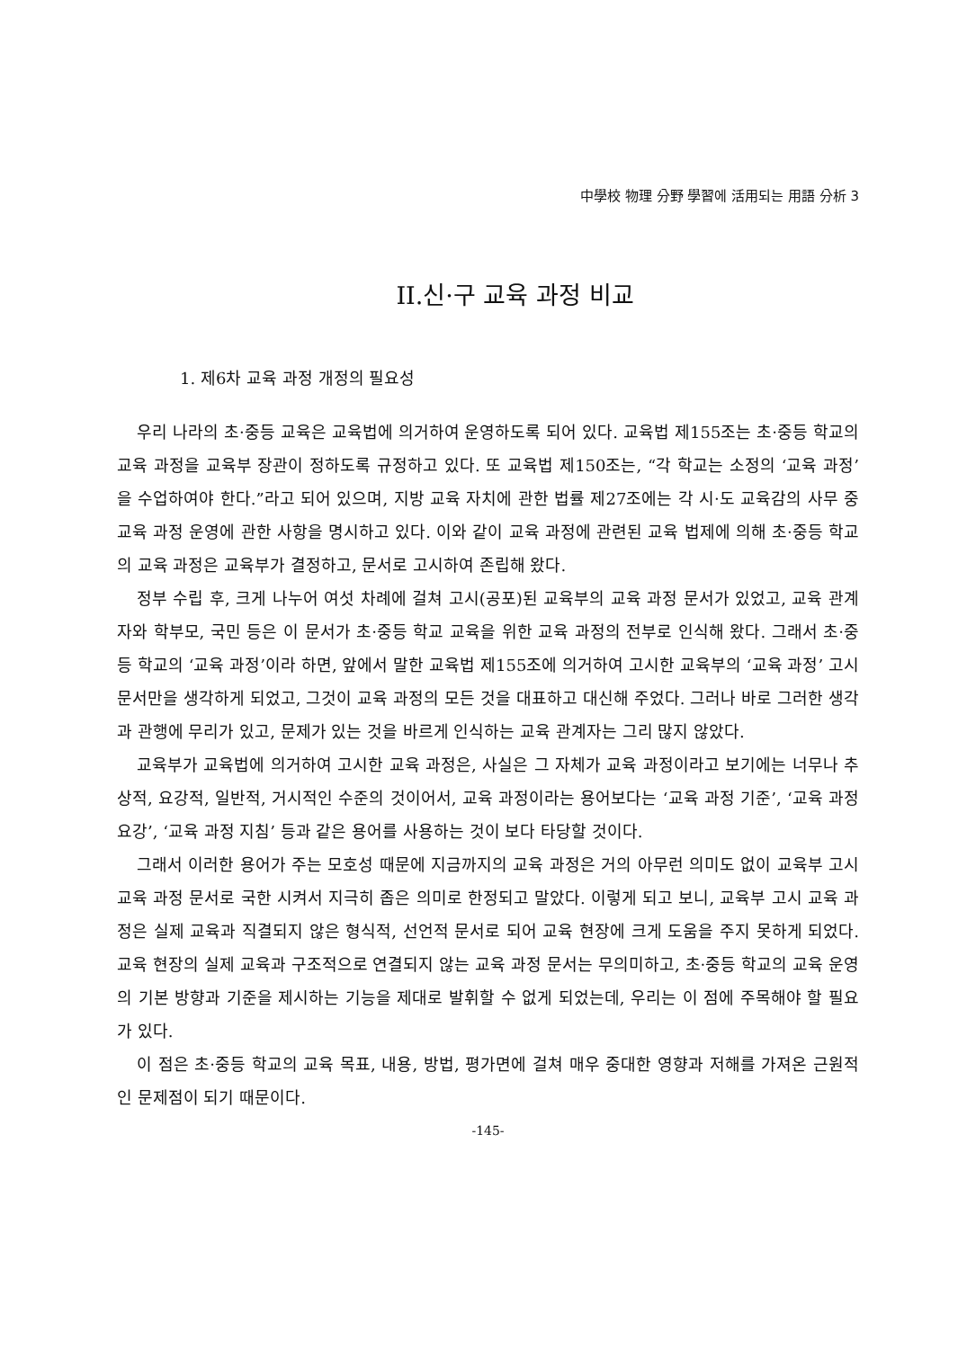中學校 物理 分野 學習에 活用되는 用語 分析 3
II.신·구 교육 과정 비교
1. 제6차 교육 과정 개정의 필요성
우리 나라의 초·중등 교육은 교육법에 의거하여 운영하도록 되어 있다. 교육법 제155조는 초·중등 학교의 교육 과정을 교육부 장관이 정하도록 규정하고 있다. 또 교육법 제150조는, “각 학교는 소정의 ‘교육 과정’을 수업하여야 한다.”라고 되어 있으며, 지방 교육 자치에 관한 법률 제27조에는 각 시·도 교육감의 사무 중 교육 과정 운영에 관한 사항을 명시하고 있다. 이와 같이 교육 과정에 관련된 교육 법제에 의해 초·중등 학교의 교육 과정은 교육부가 결정하고, 문서로 고시하여 존립해 왔다.
정부 수립 후, 크게 나누어 여섯 차례에 걸쳐 고시(공포)된 교육부의 교육 과정 문서가 있었고, 교육 관계자와 학부모, 국민 등은 이 문서가 초·중등 학교 교육을 위한 교육 과정의 전부로 인식해 왔다. 그래서 초·중등 학교의 ‘교육 과정’이라 하면, 앞에서 말한 교육법 제155조에 의거하여 고시한 교육부의 ‘교육 과정’ 고시 문서만을 생각하게 되었고, 그것이 교육 과정의 모든 것을 대표하고 대신해 주었다. 그러나 바로 그러한 생각과 관행에 무리가 있고, 문제가 있는 것을 바르게 인식하는 교육 관계자는 그리 많지 않았다.
교육부가 교육법에 의거하여 고시한 교육 과정은, 사실은 그 자체가 교육 과정이라고 보기에는 너무나 추상적, 요강적, 일반적, 거시적인 수준의 것이어서, 교육 과정이라는 용어보다는 ‘교육 과정 기준’, ‘교육 과정 요강’, ‘교육 과정 지침’ 등과 같은 용어를 사용하는 것이 보다 타당할 것이다.
그래서 이러한 용어가 주는 모호성 때문에 지금까지의 교육 과정은 거의 아무런 의미도 없이 교육부 고시 교육 과정 문서로 국한 시켜서 지극히 좁은 의미로 한정되고 말았다. 이렇게 되고 보니, 교육부 고시 교육 과정은 실제 교육과 직결되지 않은 형식적, 선언적 문서로 되어 교육 현장에 크게 도움을 주지 못하게 되었다. 교육 현장의 실제 교육과 구조적으로 연결되지 않는 교육 과정 문서는 무의미하고, 초·중등 학교의 교육 운영의 기본 방향과 기준을 제시하는 기능을 제대로 발휘할 수 없게 되었는데, 우리는 이 점에 주목해야 할 필요가 있다.
이 점은 초·중등 학교의 교육 목표, 내용, 방법, 평가면에 걸쳐 매우 중대한 영향과 저해를 가져온 근원적인 문제점이 되기 때문이다.
-145-